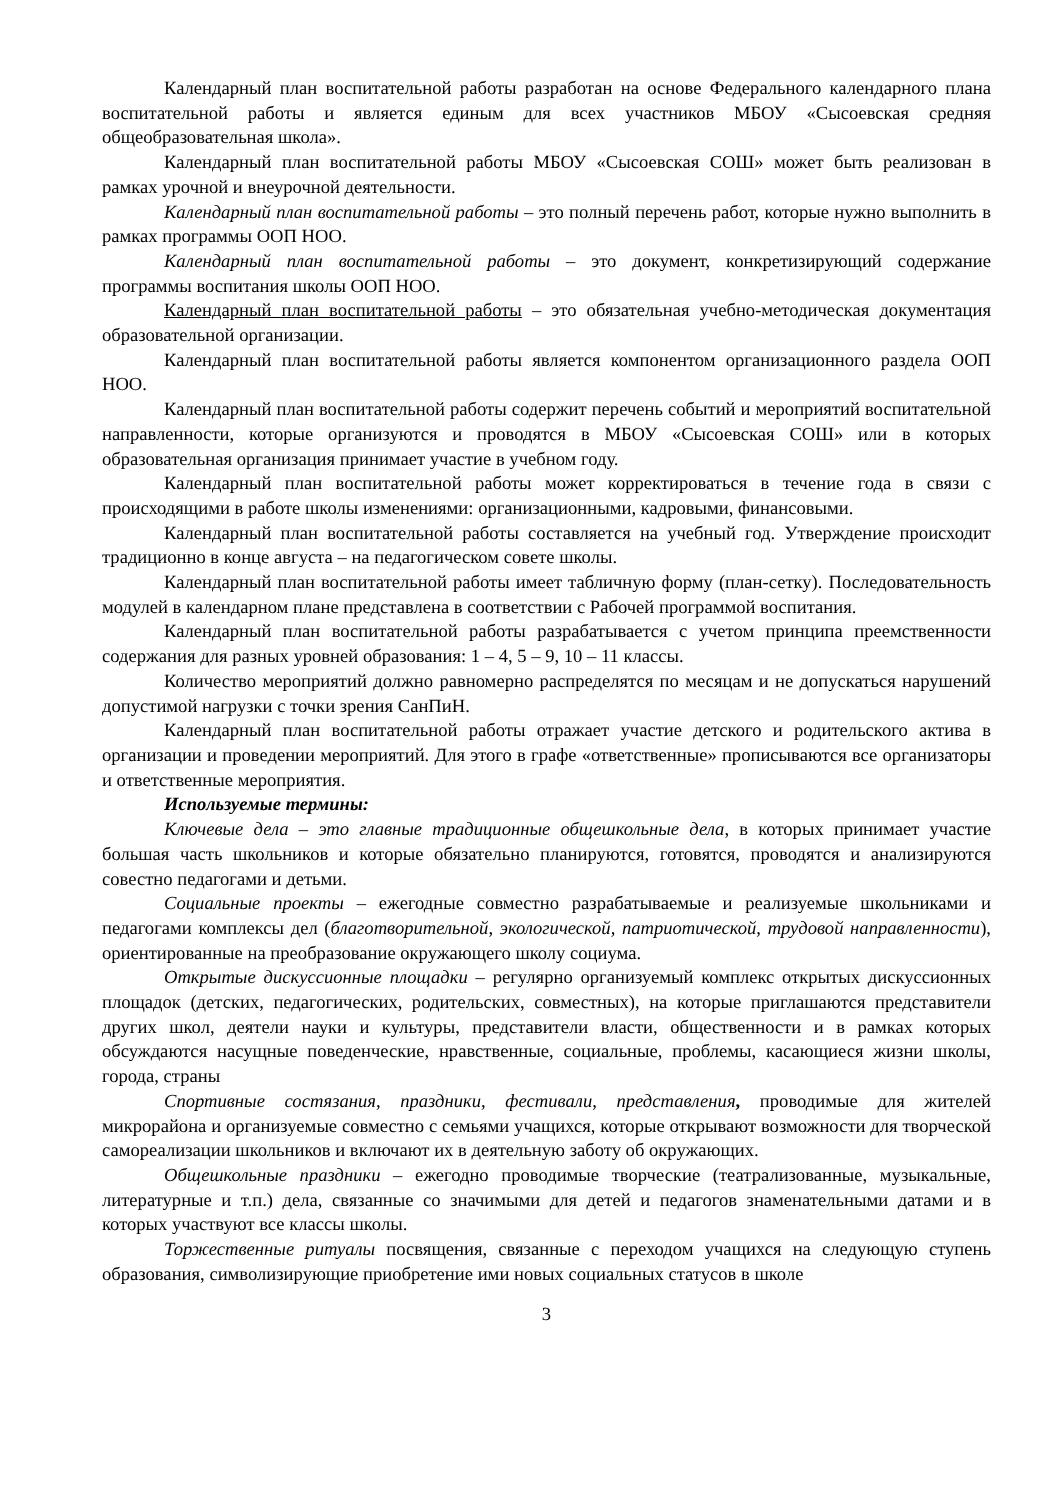Календарный план воспитательной работы разработан на основе Федерального календарного плана воспитательной работы и является единым для всех участников МБОУ «Сысоевская средняя общеобразовательная школа».
Календарный план воспитательной работы МБОУ «Сысоевская СОШ» может быть реализован в рамках урочной и внеурочной деятельности.
Календарный план воспитательной работы – это полный перечень работ, которые нужно выполнить в рамках программы ООП НОО.
Календарный план воспитательной работы – это документ, конкретизирующий содержание программы воспитания школы ООП НОО.
Календарный план воспитательной работы – это обязательная учебно-методическая документация образовательной организации.
Календарный план воспитательной работы является компонентом организационного раздела ООП НОО.
Календарный план воспитательной работы содержит перечень событий и мероприятий воспитательной направленности, которые организуются и проводятся в МБОУ «Сысоевская СОШ» или в которых образовательная организация принимает участие в учебном году.
Календарный план воспитательной работы может корректироваться в течение года в связи с происходящими в работе школы изменениями: организационными, кадровыми, финансовыми.
Календарный план воспитательной работы составляется на учебный год. Утверждение происходит традиционно в конце августа – на педагогическом совете школы.
Календарный план воспитательной работы имеет табличную форму (план-сетку). Последовательность модулей в календарном плане представлена в соответствии с Рабочей программой воспитания.
Календарный план воспитательной работы разрабатывается с учетом принципа преемственности содержания для разных уровней образования: 1 – 4, 5 – 9, 10 – 11 классы.
Количество мероприятий должно равномерно распределятся по месяцам и не допускаться нарушений допустимой нагрузки с точки зрения СанПиН.
Календарный план воспитательной работы отражает участие детского и родительского актива в организации и проведении мероприятий. Для этого в графе «ответственные» прописываются все организаторы и ответственные мероприятия.
Используемые термины:
Ключевые дела – это главные традиционные общешкольные дела, в которых принимает участие большая часть школьников и которые обязательно планируются, готовятся, проводятся и анализируются совестно педагогами и детьми.
Социальные проекты – ежегодные совместно разрабатываемые и реализуемые школьниками и педагогами комплексы дел (благотворительной, экологической, патриотической, трудовой направленности), ориентированные на преобразование окружающего школу социума.
Открытые дискуссионные площадки – регулярно организуемый комплекс открытых дискуссионных площадок (детских, педагогических, родительских, совместных), на которые приглашаются представители других школ, деятели науки и культуры, представители власти, общественности и в рамках которых обсуждаются насущные поведенческие, нравственные, социальные, проблемы, касающиеся жизни школы, города, страны
Спортивные состязания, праздники, фестивали, представления, проводимые для жителей микрорайона и организуемые совместно с семьями учащихся, которые открывают возможности для творческой самореализации школьников и включают их в деятельную заботу об окружающих.
Общешкольные праздники – ежегодно проводимые творческие (театрализованные, музыкальные, литературные и т.п.) дела, связанные со значимыми для детей и педагогов знаменательными датами и в которых участвуют все классы школы.
Торжественные ритуалы посвящения, связанные с переходом учащихся на следующую ступень образования, символизирующие приобретение ими новых социальных статусов в школе
3